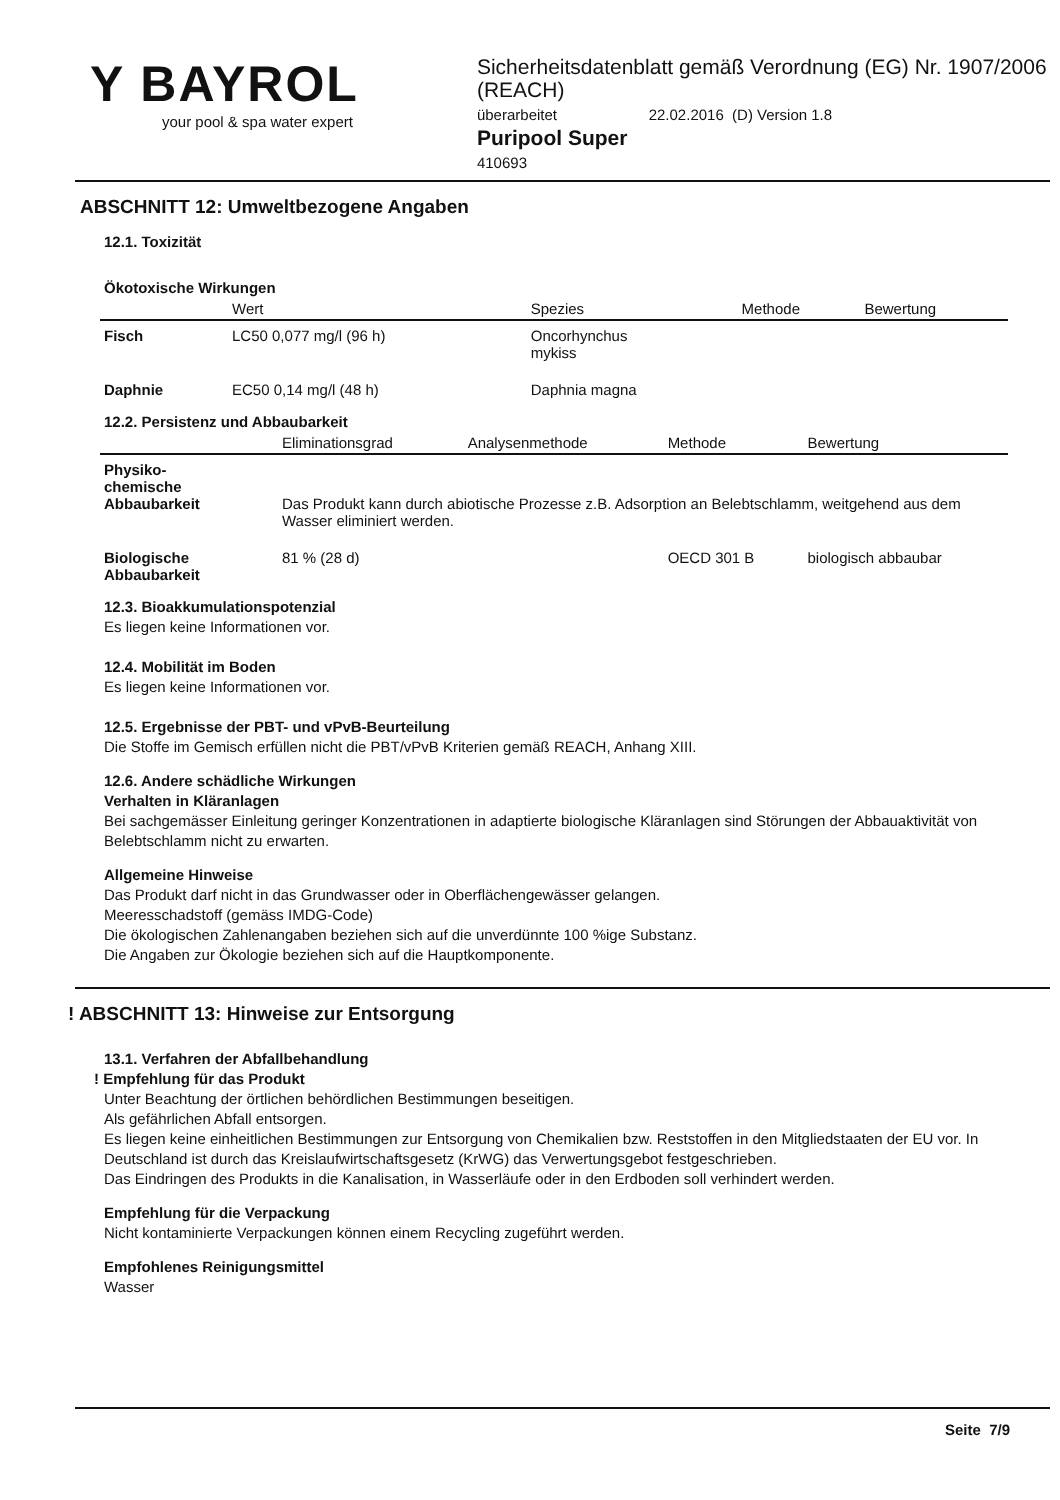Y BAYROL
your pool & spa water expert
Sicherheitsdatenblatt gemäß Verordnung (EG) Nr. 1907/2006 (REACH)
überarbeitet 22.02.2016 (D) Version 1.8
Puripool Super
410693
ABSCHNITT 12: Umweltbezogene Angaben
12.1. Toxizität
Ökotoxische Wirkungen
| | Wert | Spezies | Methode | Bewertung |
| --- | --- | --- | --- | --- |
| Fisch | LC50 0,077 mg/l (96 h) | Oncorhynchus mykiss | | |
| Daphnie | EC50 0,14 mg/l (48 h) | Daphnia magna | | |
12.2. Persistenz und Abbaubarkeit
| | Eliminationsgrad | Analysenmethode | Methode | Bewertung |
| --- | --- | --- | --- | --- |
| Physiko- chemische Abbaubarkeit | Das Produkt kann durch abiotische Prozesse z.B. Adsorption an Belebtschlamm, weitgehend aus dem Wasser eliminiert werden. | | | |
| Biologische Abbaubarkeit | 81 % (28 d) | | OECD 301 B | biologisch abbaubar |
12.3. Bioakkumulationspotenzial
Es liegen keine Informationen vor.
12.4. Mobilität im Boden
Es liegen keine Informationen vor.
12.5. Ergebnisse der PBT- und vPvB-Beurteilung
Die Stoffe im Gemisch erfüllen nicht die PBT/vPvB Kriterien gemäß REACH, Anhang XIII.
12.6. Andere schädliche Wirkungen
Verhalten in Kläranlagen
Bei sachgemässer Einleitung geringer Konzentrationen in adaptierte biologische Kläranlagen sind Störungen der Abbauaktivität von Belebtschlamm nicht zu erwarten.
Allgemeine Hinweise
Das Produkt darf nicht in das Grundwasser oder in Oberflächengewässer gelangen.
Meeresschadstoff (gemäss IMDG-Code)
Die ökologischen Zahlenangaben beziehen sich auf die unverdünnte 100 %ige Substanz.
Die Angaben zur Ökologie beziehen sich auf die Hauptkomponente.
! ABSCHNITT 13: Hinweise zur Entsorgung
13.1. Verfahren der Abfallbehandlung
! Empfehlung für das Produkt
Unter Beachtung der örtlichen behördlichen Bestimmungen beseitigen.
Als gefährlichen Abfall entsorgen.
Es liegen keine einheitlichen Bestimmungen zur Entsorgung von Chemikalien bzw. Reststoffen in den Mitgliedstaaten der EU vor. In Deutschland ist durch das Kreislaufwirtschaftsgesetz (KrWG) das Verwertungsgebot festgeschrieben.
Das Eindringen des Produkts in die Kanalisation, in Wasserläufe oder in den Erdboden soll verhindert werden.
Empfehlung für die Verpackung
Nicht kontaminierte Verpackungen können einem Recycling zugeführt werden.
Empfohlenes Reinigungsmittel
Wasser
Seite 7/9